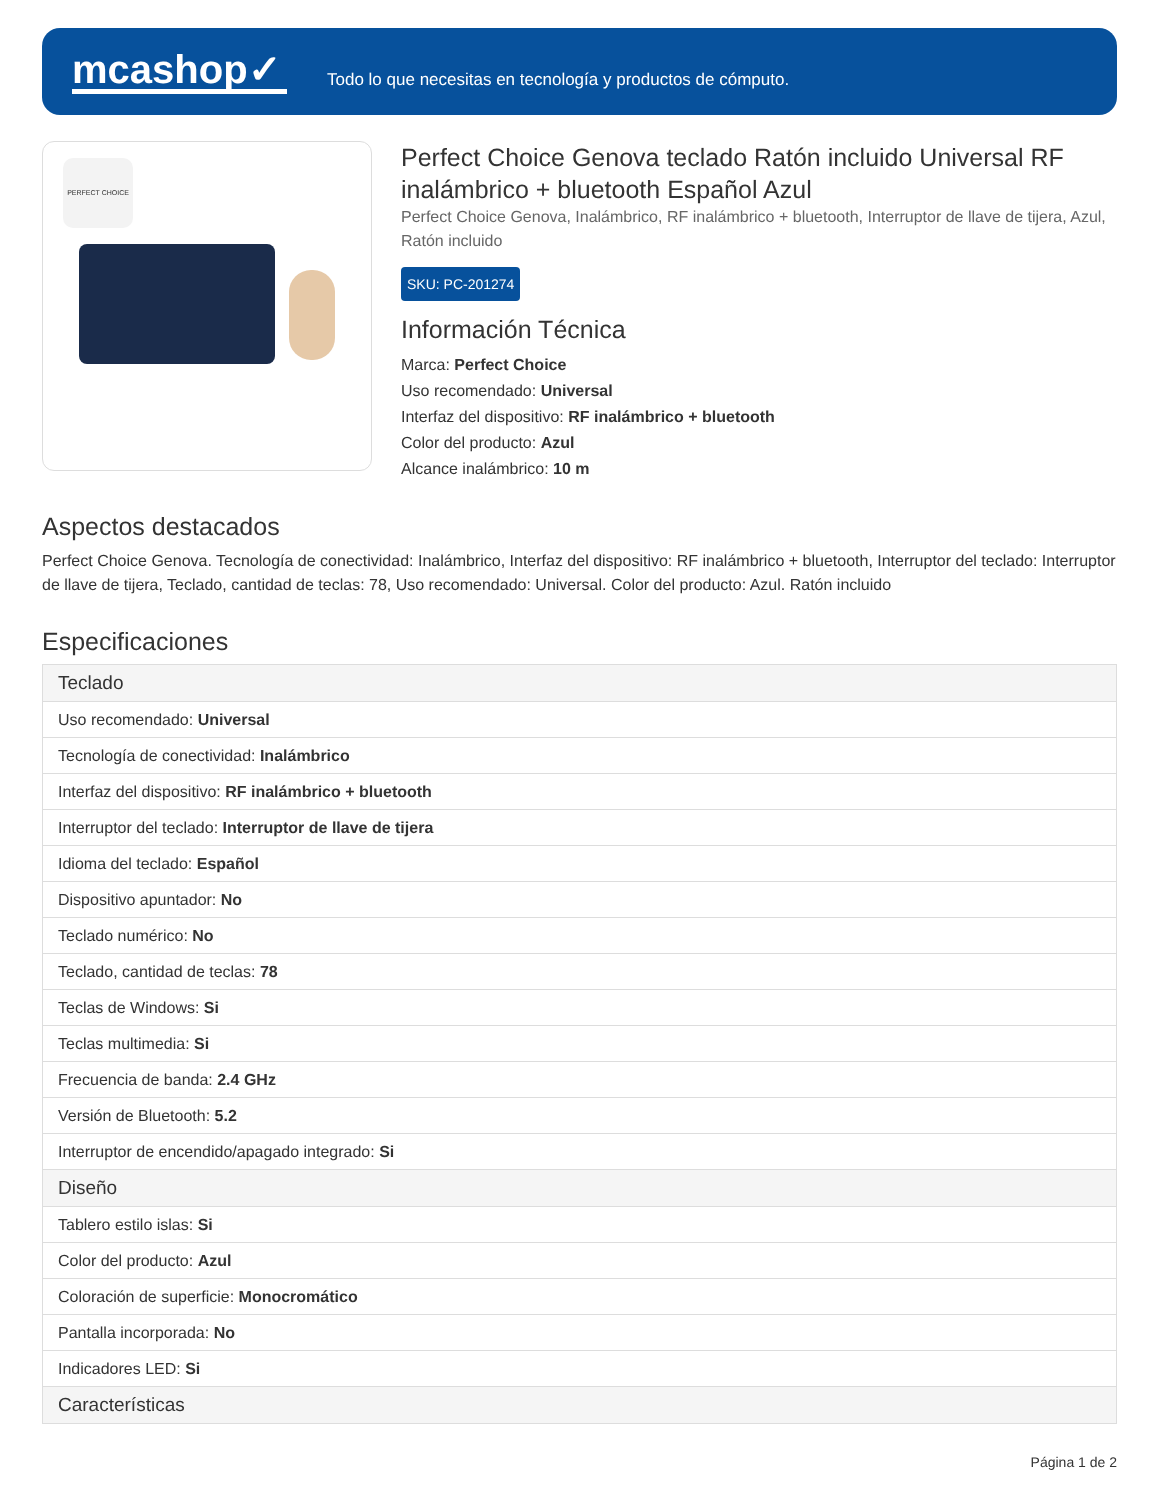mcashop✓
Todo lo que necesitas en tecnología y productos de cómputo.
PERFECT CHOICE
Perfect Choice Genova teclado Ratón incluido Universal RF inalámbrico + bluetooth Español Azul
Perfect Choice Genova, Inalámbrico, RF inalámbrico + bluetooth, Interruptor de llave de tijera, Azul, Ratón incluido
SKU: PC-201274
Información Técnica
Marca: Perfect Choice
Uso recomendado: Universal
Interfaz del dispositivo: RF inalámbrico + bluetooth
Color del producto: Azul
Alcance inalámbrico: 10 m
Aspectos destacados
Perfect Choice Genova. Tecnología de conectividad: Inalámbrico, Interfaz del dispositivo: RF inalámbrico + bluetooth, Interruptor del teclado: Interruptor de llave de tijera, Teclado, cantidad de teclas: 78, Uso recomendado: Universal. Color del producto: Azul. Ratón incluido
Especificaciones
| Teclado |
| --- |
| Uso recomendado: Universal |
| Tecnología de conectividad: Inalámbrico |
| Interfaz del dispositivo: RF inalámbrico + bluetooth |
| Interruptor del teclado: Interruptor de llave de tijera |
| Idioma del teclado: Español |
| Dispositivo apuntador: No |
| Teclado numérico: No |
| Teclado, cantidad de teclas: 78 |
| Teclas de Windows: Si |
| Teclas multimedia: Si |
| Frecuencia de banda: 2.4 GHz |
| Versión de Bluetooth: 5.2 |
| Interruptor de encendido/apagado integrado: Si |
| Diseño |
| Tablero estilo islas: Si |
| Color del producto: Azul |
| Coloración de superficie: Monocromático |
| Pantalla incorporada: No |
| Indicadores LED: Si |
| Características |
Página 1 de 2